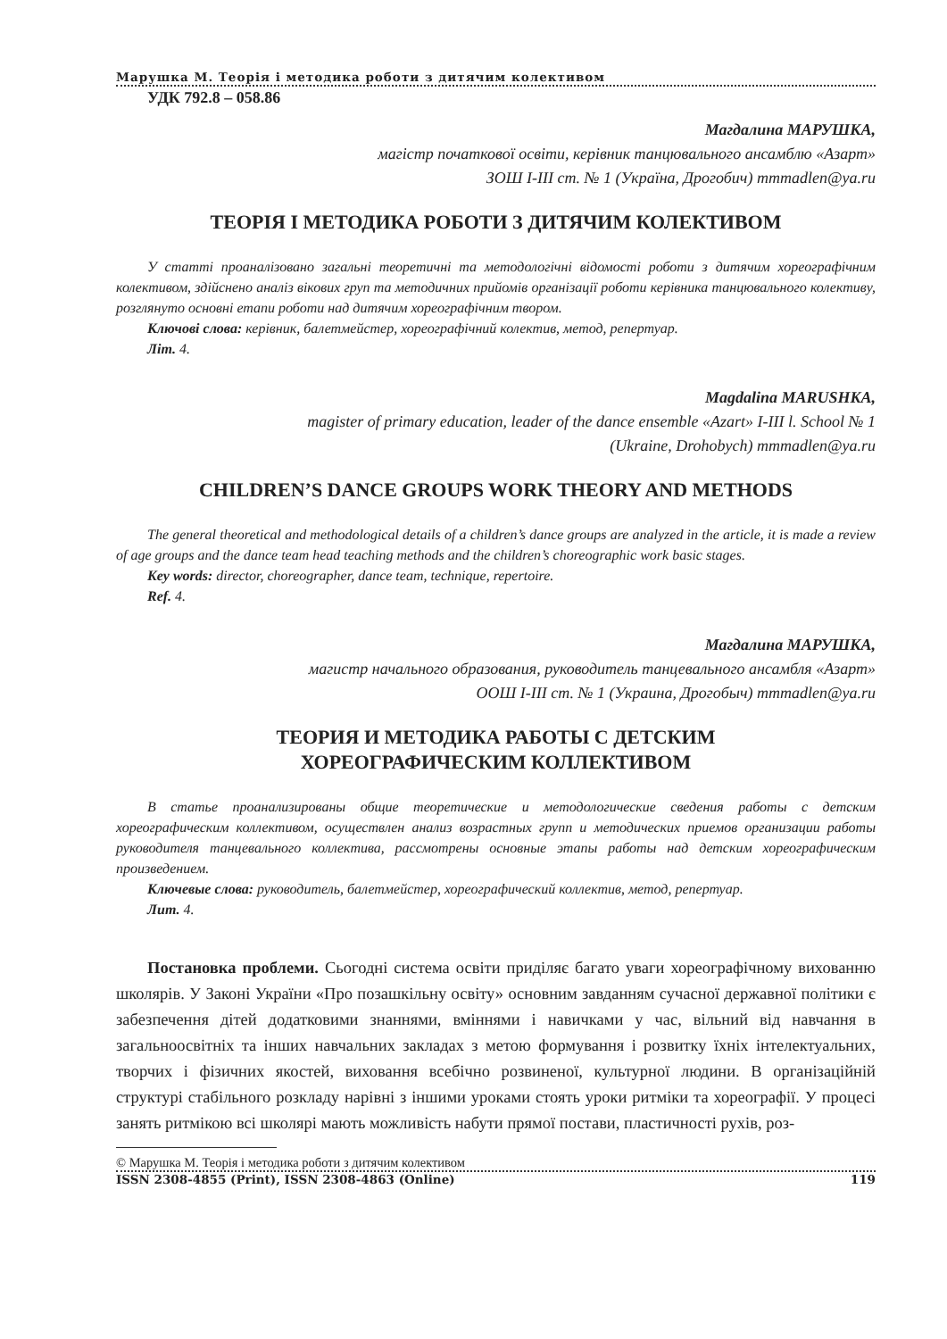Марушка М. Теорія і методика роботи з дитячим колективом
УДК 792.8 – 058.86
Магдалина МАРУШКА,
магістр початкової освіти, керівник танцювального ансамблю «Азарт»
ЗОШ І-ІІІ ст. № 1 (Україна, Дрогобич) mmmadlen@ya.ru
ТЕОРІЯ І МЕТОДИКА РОБОТИ З ДИТЯЧИМ КОЛЕКТИВОМ
У статті проаналізовано загальні теоретичні та методологічні відомості роботи з дитячим хореографічним колективом, здійснено аналіз вікових груп та методичних прийомів організації роботи керівника танцювального колективу, розглянуто основні етапи роботи над дитячим хореографічним твором.
Ключові слова: керівник, балетмейстер, хореографічний колектив, метод, репертуар.
Літ. 4.
Magdalina MARUSHKA,
magister of primary education, leader of the dance ensemble «Azart» I-III l. School № 1
(Ukraine, Drohobych) mmmadlen@ya.ru
CHILDREN’S DANCE GROUPS WORK THEORY AND METHODS
The general theoretical and methodological details of a children’s dance groups are analyzed in the article, it is made a review of age groups and the dance team head teaching methods and the children’s choreographic work basic stages.
Key words: director, choreographer, dance team, technique, repertoire.
Ref. 4.
Магдалина МАРУШКА,
магистр начального образования, руководитель танцевального ансамбля «Азарт»
ООШ І-ІІІ ст. № 1 (Украина, Дрогобыч) mmmadlen@ya.ru
ТЕОРИЯ И МЕТОДИКА РАБОТЫ С ДЕТСКИМ
ХОРЕОГРАФИЧЕСКИМ КОЛЛЕКТИВОМ
В статье проанализированы общие теоретические и методологические сведения работы с детским хореографическим коллективом, осуществлен анализ возрастных групп и методических приемов организации работы руководителя танцевального коллектива, рассмотрены основные этапы работы над детским хореографическим произведением.
Ключевые слова: руководитель, балетмейстер, хореографический коллектив, метод, репертуар.
Лит. 4.
Постановка проблеми. Сьогодні система освіти приділяє багато уваги хореографічному вихованню школярів. У Законі України «Про позашкільну освіту» основним завданням сучасної державної політики є забезпечення дітей додатковими знаннями, вміннями і навичками у час, вільний від навчання в загальноосвітніх та інших навчальних закладах з метою формування і розвитку їхніх інтелектуальних, творчих і фізичних якостей, виховання всебічно розвиненої, культурної людини. В організаційній структурі стабільного розкладу нарівні з іншими уроками стоять уроки ритміки та хореографії. У процесі занять ритмікою всі школярі мають можливість набути прямої постави, пластичності рухів, роз-
© Марушка М. Теорія і методика роботи з дитячим колективом
ISSN 2308-4855 (Print), ISSN 2308-4863 (Online) 119